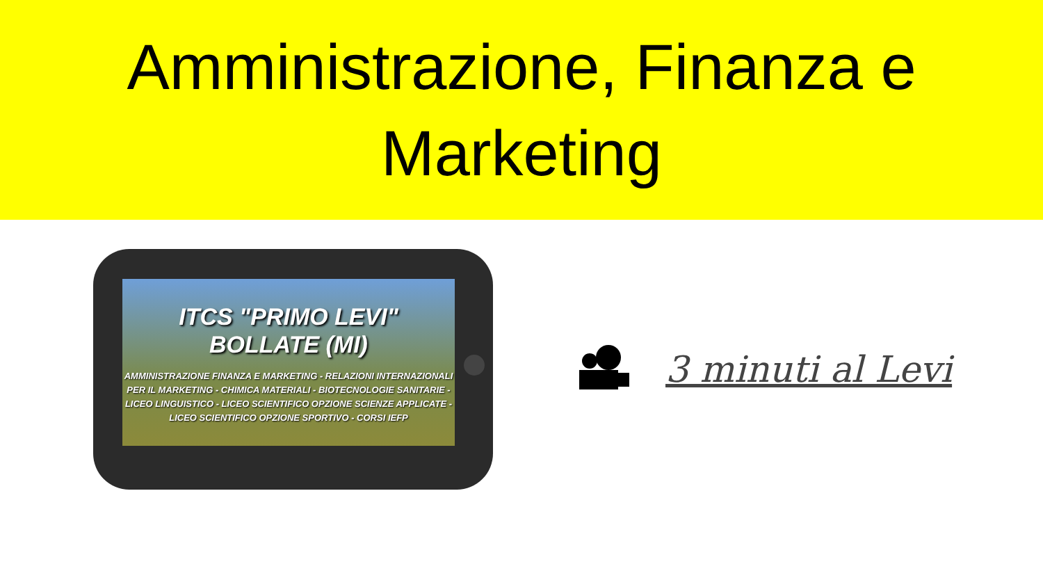Amministrazione, Finanza e
Marketing
ITCS "PRIMO LEVI"
BOLLATE (MI)
AMMINISTRAZIONE FINANZA E MARKETING - RELAZIONI INTERNAZIONALI
PER IL MARKETING - CHIMICA MATERIALI - BIOTECNOLOGIE SANITARIE -
LICEO LINGUISTICO - LICEO SCIENTIFICO OPZIONE SCIENZE APPLICATE -
LICEO SCIENTIFICO OPZIONE SPORTIVO - CORSI IEFP
3 minuti al Levi